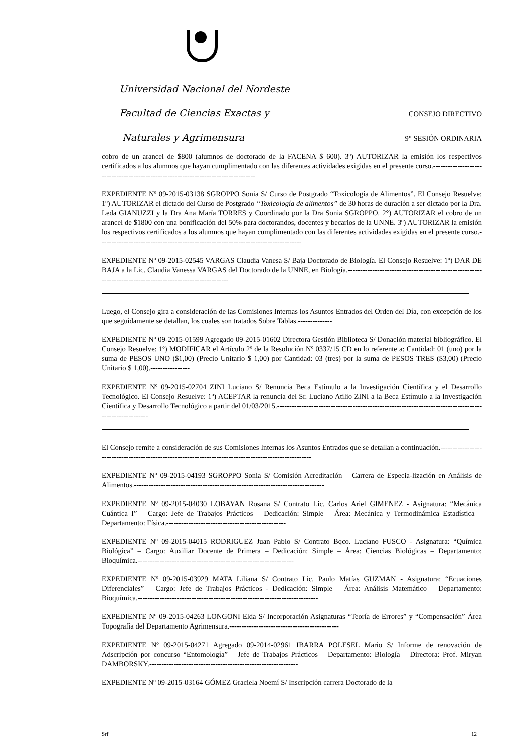Universidad Nacional del Nordeste
Facultad de Ciencias Exactas y CONSEJO DIRECTIVO
Naturales y Agrimensura 9° SESIÓN ORDINARIA
cobro de un arancel de $800 (alumnos de doctorado de la FACENA $ 600). 3º) AUTORIZAR la emisión los respectivos certificados a los alumnos que hayan cumplimentado con las diferentes actividades exigidas en el presente curso.-----------------------------------------------------------------------------------
EXPEDIENTE Nº 09-2015-03138 SGROPPO Sonia S/ Curso de Postgrado “Toxicología de Alimentos”. El Consejo Resuelve: 1º) AUTORIZAR el dictado del Curso de Postgrado “Toxicología de alimentos” de 30 horas de duración a ser dictado por la Dra. Leda GIANUZZI y la Dra Ana María TORRES y Coordinado por la Dra Sonia SGROPPO. 2°) AUTORIZAR el cobro de un arancel de $1800 con una bonificación del 50% para doctorandos, docentes y becarios de la UNNE. 3º) AUTORIZAR la emisión los respectivos certificados a los alumnos que hayan cumplimentado con las diferentes actividades exigidas en el presente curso.-----------------------------------------------------------------------------------
EXPEDIENTE Nº 09-2015-02545 VARGAS Claudia Vanesa S/ Baja Doctorado de Biología. El Consejo Resuelve: 1º) DAR DE BAJA a la Lic. Claudia Vanessa VARGAS del Doctorado de la UNNE, en Biología.-----------------------------------------------------------------------------------------------------------
Luego, el Consejo gira a consideración de las Comisiones Internas los Asuntos Entrados del Orden del Día, con excepción de los que seguidamente se detallan, los cuales son tratados Sobre Tablas.--------------
EXPEDIENTE Nº 09-2015-01599 Agregado 09-2015-01602 Directora Gestión Biblioteca S/ Donación material bibliográfico. El Consejo Resuelve: 1º) MODIFICAR el Artículo 2º de la Resolución Nº 0337/15 CD en lo referente a: Cantidad: 01 (uno) por la suma de PESOS UNO ($1,00) (Precio Unitario $ 1,00) por Cantidad: 03 (tres) por la suma de PESOS TRES ($3,00) (Precio Unitario $ 1,00).----------------
EXPEDIENTE Nº 09-2015-02704 ZINI Luciano S/ Renuncia Beca Estímulo a la Investigación Científica y el Desarrollo Tecnológico. El Consejo Resuelve: 1º) ACEPTAR la renuncia del Sr. Luciano Atilio ZINI a la Beca Estímulo a la Investigación Científica y Desarrollo Tecnológico a partir del 01/03/2015.-------------------------------------------------------------------------------------------------------
El Consejo remite a consideración de sus Comisiones Internas los Asuntos Entrados que se detallan a continuación.-------------------------------------------------------------------------------------------------------
EXPEDIENTE Nº 09-2015-04193 SGROPPO Sonia S/ Comisión Acreditación – Carrera de Especia-lización en Análisis de Alimentos.------------------------------------------------------------------------------
EXPEDIENTE Nº 09-2015-04030 LOBAYAN Rosana S/ Contrato Lic. Carlos Ariel GIMENEZ - Asignatura: “Mecánica Cuántica I” – Cargo: Jefe de Trabajos Prácticos – Dedicación: Simple – Área: Mecánica y Termodinámica Estadística – Departamento: Física.-------------------------------------------------
EXPEDIENTE Nº 09-2015-04015 RODRIGUEZ Juan Pablo S/ Contrato Bqco. Luciano FUSCO - Asignatura: “Química Biológica” – Cargo: Auxiliar Docente de Primera – Dedicación: Simple – Área: Ciencias Biológicas – Departamento: Bioquímica.----------------------------------------------------------------
EXPEDIENTE Nº 09-2015-03929 MATA Liliana S/ Contrato Lic. Paulo Matías GUZMAN - Asignatura: “Ecuaciones Diferenciales” – Cargo: Jefe de Trabajos Prácticos - Dedicación: Simple – Área: Análisis Matemático – Departamento: Bioquímica.--------------------------------------------------------------------------
EXPEDIENTE Nº 09-2015-04263 LONGONI Elda S/ Incorporación Asignaturas “Teoría de Errores” y “Compensación” Área Topografía del Departamento Agrimensura.---------------------------------------------
EXPEDIENTE Nº 09-2015-04271 Agregado 09-2014-02961 IBARRA POLESEL Mario S/ Informe de renovación de Adscripción por concurso “Entomología” – Jefe de Trabajos Prácticos – Departamento: Biología – Directora: Prof. Miryan DAMBORSKY.-------------------------------------------------------------
EXPEDIENTE Nº 09-2015-03164 GÓMEZ Graciela Noemí S/ Inscripción carrera Doctorado de la
Srf 12